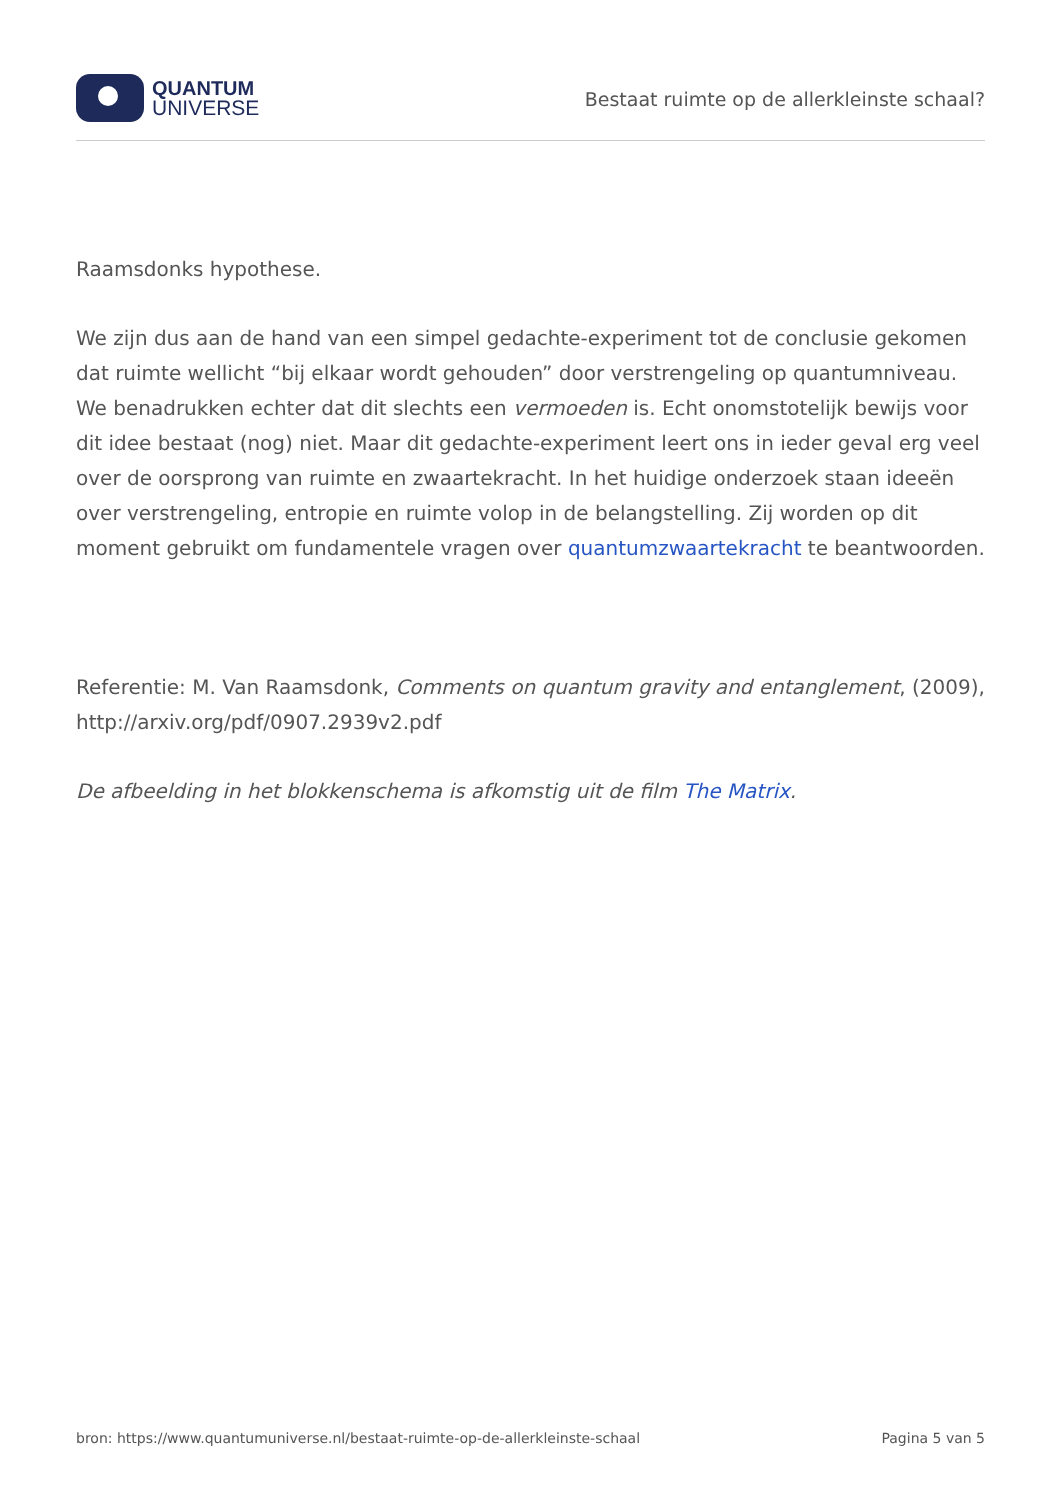QUANTUM
UNIVERSE
Bestaat ruimte op de allerkleinste schaal?
Raamsdonks hypothese.
We zijn dus aan de hand van een simpel gedachte-experiment tot de conclusie gekomen dat ruimte wellicht “bij elkaar wordt gehouden” door verstrengeling op quantumniveau. We benadrukken echter dat dit slechts een vermoeden is. Echt onomstotelijk bewijs voor dit idee bestaat (nog) niet. Maar dit gedachte-experiment leert ons in ieder geval erg veel over de oorsprong van ruimte en zwaartekracht. In het huidige onderzoek staan ideeën over verstrengeling, entropie en ruimte volop in de belangstelling. Zij worden op dit moment gebruikt om fundamentele vragen over quantumzwaartekracht te beantwoorden.
Referentie: M. Van Raamsdonk, Comments on quantum gravity and entanglement, (2009), http://arxiv.org/pdf/0907.2939v2.pdf
De afbeelding in het blokkenschema is afkomstig uit de film The Matrix.
bron: https://www.quantumuniverse.nl/bestaat-ruimte-op-de-allerkleinste-schaal Pagina 5 van 5